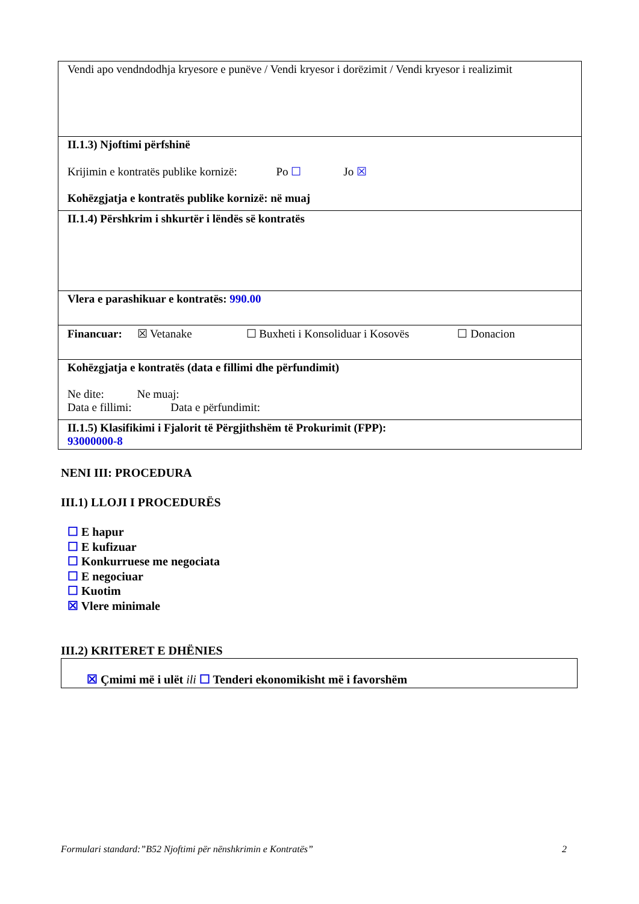| Vendi apo vendndodhja kryesore e punëve / Vendi kryesor i dorëzimit / Vendi kryesor i realizimit |
| II.1.3) Njoftimi përfshinë Krijimin e kontratës publike kornizë: Po ☐ Jo ☒ Kohëzgjatja e kontratës publike kornizë: në muaj |
| II.1.4) Përshkrim i shkurtër i lëndës së kontratës |
| Vlera e parashikuar e kontratës: 990.00 |
| Financuar: ☒ Vetanake ☐ Buxheti i Konsoliduar i Kosovës ☐ Donacion |
| Kohëzgjatja e kontratës (data e fillimi dhe përfundimit) Ne dite: Ne muaj: Data e fillimi: Data e përfundimit: |
| II.1.5) Klasifikimi i Fjalorit të Përgjithshëm të Prokurimit (FPP): 93000000-8 |
NENI III: PROCEDURA
III.1) LLOJI I PROCEDURËS
☐ E hapur
☐ E kufizuar
☐ Konkurruese me negociata
☐ E negociuar
☐ Kuotim
☒ Vlere minimale
III.2) KRITERET E DHËNIES
☒ Çmimi më i ulët ili ☐ Tenderi ekonomikisht më i favorshëm
Formulari standard:”B52 Njoftimi për nënshkrimin e Kontratës” 2